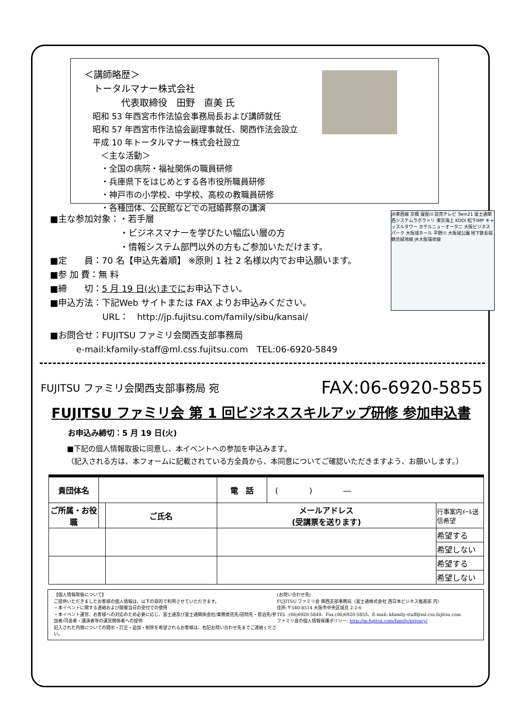＜講師略歴＞
　トータルマナー株式会社
　　　　代表取締役　田野　直美 氏
　昭和 53 年西宮市作法協会事務局長および講師就任
　昭和 57 年西宮市作法協会副理事就任、関西作法会設立
　平成 10 年トータルマナー株式会社設立
　　＜主な活動＞
　　・全国の病院・福祉関係の職員研修
　　・兵庫県下をはじめとする各市役所職員研修
　　・神戸市の小学校、中学校、高校の教職員研修
　　・各種団体、公民館などでの冠婚葬祭の講演
JR東西線 京橋 寝屋川 読売テレビ Twin21 富士通関西システムラボラトリ 東京海上 KDDI 松下IMP キャッスルタワー ホテルニューオータニ 大阪ビジネスパーク 大阪城ホール 平野川 大阪城公園 地下鉄長堀鶴見緑地線 JR大阪環状線
■主な参加対象：・若手層
　　　　　　　　・ビジネスマナーを学びたい幅広い層の方
　　　　　　　　・情報システム部門以外の方もご参加いただけます。
■定　　員：70 名【申込先着順】 ※原則 1 社 2 名様以内でお申込願います。
■参 加 費：無 料
■締　　切：5 月 19 日(火)までにお申込下さい。
■申込方法：下記Web サイトまたは FAX よりお申込みください。
　　　　　　URL：　http://jp.fujitsu.com/family/sibu/kansai/
■お問合せ：FUJITSU ファミリ会関西支部事務局
　　　e-mail:kfamily-staff@ml.css.fujitsu.com　TEL:06-6920-5849
FUJITSU ファミリ会関西支部事務局 宛 FAX:06-6920-5855
FUJITSU ファミリ会 第 1 回ビジネススキルアップ研修 参加申込書
お申込み締切：5 月 19 日(火)
■下記の個人情報取扱に同意し、本イベントへの参加を申込みます。
（記入される方は、本フォームに記載されている方全員から、本同意についてご確認いただきますよう、お願いします。）
| 貴団体名 | | | 電 話 | ( ) ― | |
| ご所属・お役職 | | ご氏名 | メールアドレス (受講票を送ります) | | 行事案内ﾒｰﾙ送信希望 |
| | | | | | 希望する |
| | | | | | 希望しない |
| | | | | | 希望する |
| | | | | | 希望しない |
【個人情報取扱について】
ご提供いただきましたお客様の個人情報は、以下の目的で利用させていただきます。
・本イベントに関する連絡および開催当日の受付での使用
・本イベント運営、お客様への対応のため必要に応じ、富士通及び富士通関係会社/業務委託先/訪問先・宿泊先/参加者/司会者・講演者等の運営関係者への提供
記入された内容についての開示・訂正・追加・削除を希望されるお客様は、右記お問い合わせ先までご連絡ください。
(お問い合わせ先)
FUJITSU ファミリ会 関西支部事務局（富士通株式会社 西日本ビジネス推進部 内）
住所:〒540-8514 大阪市中央区城見 2-2-6
TEL :(06)6920-5849、Fax:(06)6920-5855、E-mail: kfamily-staff@ml.css.fujitsu.com
ファミリ会の個人情報保護ポリシー: http://jp.fujitsu.com/family/privacy/